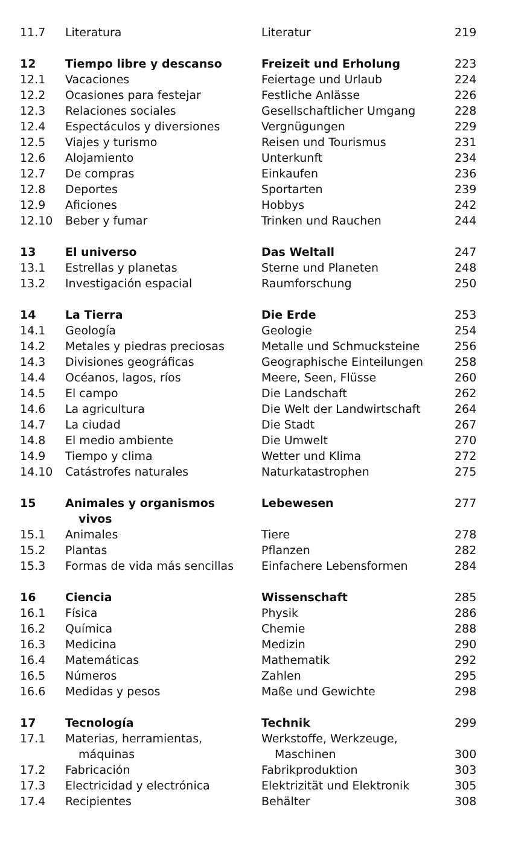| 11.7 | Literatura | Literatur | 219 |
| 12 | Tiempo libre y descanso | Freizeit und Erholung | 223 |
| 12.1 | Vacaciones | Feiertage und Urlaub | 224 |
| 12.2 | Ocasiones para festejar | Festliche Anlässe | 226 |
| 12.3 | Relaciones sociales | Gesellschaftlicher Umgang | 228 |
| 12.4 | Espectáculos y diversiones | Vergnügungen | 229 |
| 12.5 | Viajes y turismo | Reisen und Tourismus | 231 |
| 12.6 | Alojamiento | Unterkunft | 234 |
| 12.7 | De compras | Einkaufen | 236 |
| 12.8 | Deportes | Sportarten | 239 |
| 12.9 | Aficiones | Hobbys | 242 |
| 12.10 | Beber y fumar | Trinken und Rauchen | 244 |
| 13 | El universo | Das Weltall | 247 |
| 13.1 | Estrellas y planetas | Sterne und Planeten | 248 |
| 13.2 | Investigación espacial | Raumforschung | 250 |
| 14 | La Tierra | Die Erde | 253 |
| 14.1 | Geología | Geologie | 254 |
| 14.2 | Metales y piedras preciosas | Metalle und Schmucksteine | 256 |
| 14.3 | Divisiones geográficas | Geographische Einteilungen | 258 |
| 14.4 | Océanos, lagos, ríos | Meere, Seen, Flüsse | 260 |
| 14.5 | El campo | Die Landschaft | 262 |
| 14.6 | La agricultura | Die Welt der Landwirtschaft | 264 |
| 14.7 | La ciudad | Die Stadt | 267 |
| 14.8 | El medio ambiente | Die Umwelt | 270 |
| 14.9 | Tiempo y clima | Wetter und Klima | 272 |
| 14.10 | Catástrofes naturales | Naturkatastrophen | 275 |
| 15 | Animales y organismos vivos | Lebewesen | 277 |
| 15.1 | Animales | Tiere | 278 |
| 15.2 | Plantas | Pflanzen | 282 |
| 15.3 | Formas de vida más sencillas | Einfachere Lebensformen | 284 |
| 16 | Ciencia | Wissenschaft | 285 |
| 16.1 | Física | Physik | 286 |
| 16.2 | Química | Chemie | 288 |
| 16.3 | Medicina | Medizin | 290 |
| 16.4 | Matemáticas | Mathematik | 292 |
| 16.5 | Números | Zahlen | 295 |
| 16.6 | Medidas y pesos | Maße und Gewichte | 298 |
| 17 | Tecnología | Technik | 299 |
| 17.1 | Materias, herramientas, máquinas | Werkstoffe, Werkzeuge, Maschinen | 300 |
| 17.2 | Fabricación | Fabrikproduktion | 303 |
| 17.3 | Electricidad y electrónica | Elektrizität und Elektronik | 305 |
| 17.4 | Recipientes | Behälter | 308 |